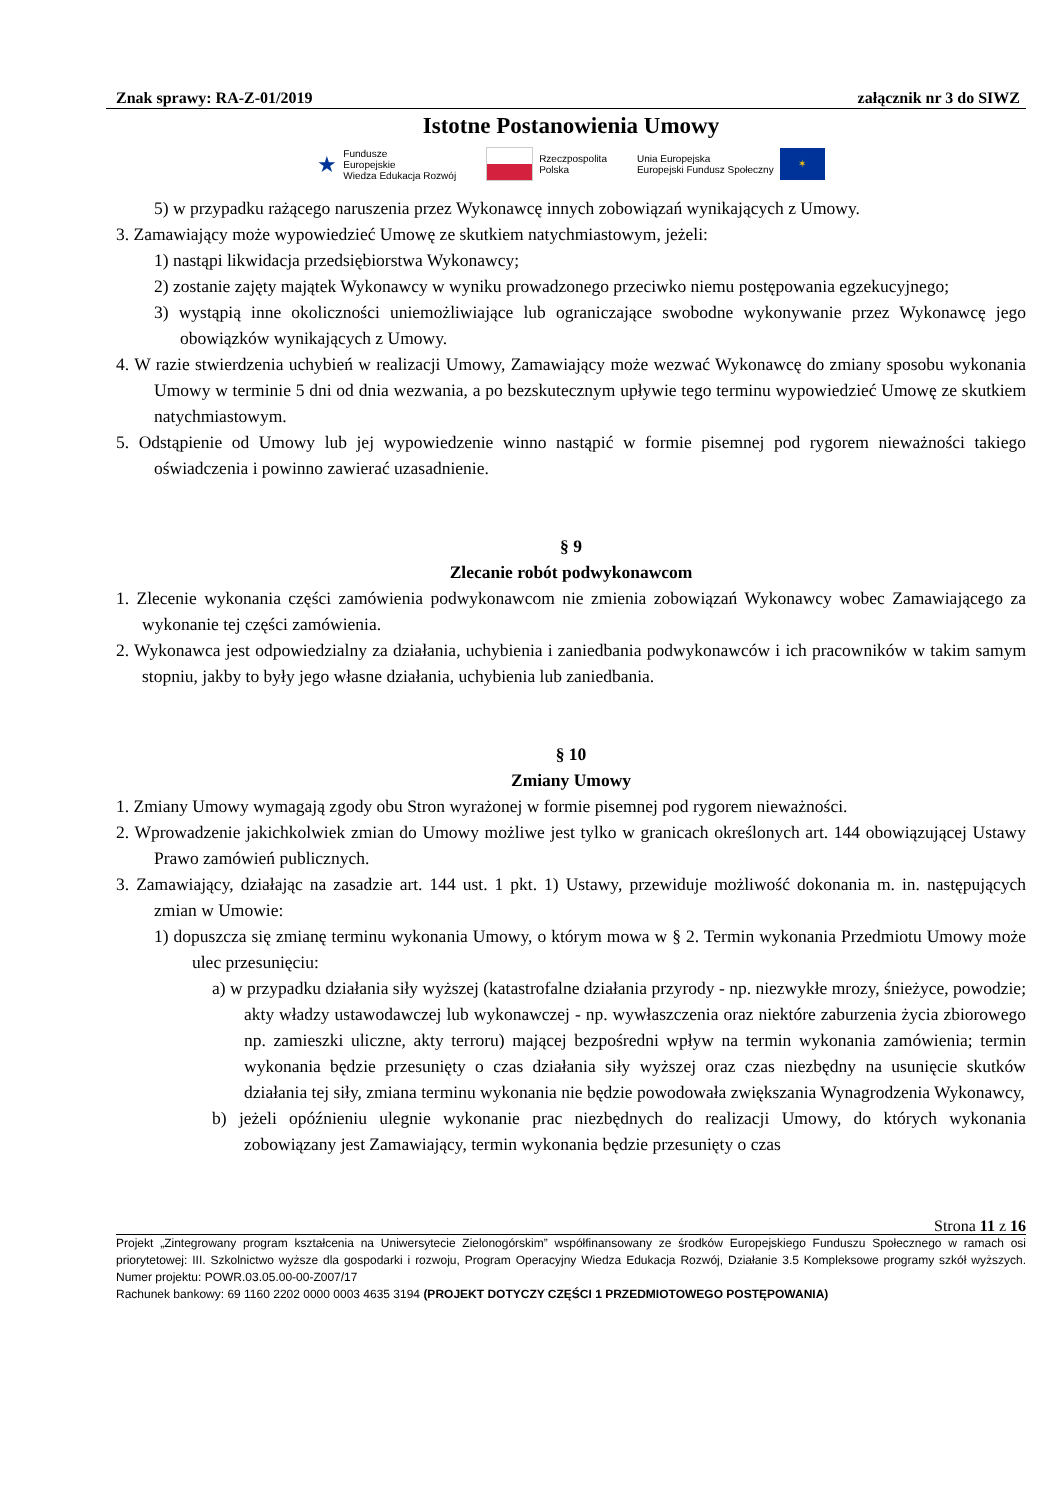Znak sprawy: RA-Z-01/2019 załącznik nr 3 do SIWZ
Istotne Postanowienia Umowy
★ Fundusze
Europejskie
Wiedza Edukacja Rozwój
Rzeczpospolita
Polska
Unia Europejska
Europejski Fundusz Społeczny ✶
5) w przypadku rażącego naruszenia przez Wykonawcę innych zobowiązań wynikających z Umowy.
3. Zamawiający może wypowiedzieć Umowę ze skutkiem natychmiastowym, jeżeli:
1) nastąpi likwidacja przedsiębiorstwa Wykonawcy;
2) zostanie zajęty majątek Wykonawcy w wyniku prowadzonego przeciwko niemu postępowania egzekucyjnego;
3) wystąpią inne okoliczności uniemożliwiające lub ograniczające swobodne wykonywanie przez Wykonawcę jego obowiązków wynikających z Umowy.
4. W razie stwierdzenia uchybień w realizacji Umowy, Zamawiający może wezwać Wykonawcę do zmiany sposobu wykonania Umowy w terminie 5 dni od dnia wezwania, a po bezskutecznym upływie tego terminu wypowiedzieć Umowę ze skutkiem natychmiastowym.
5. Odstąpienie od Umowy lub jej wypowiedzenie winno nastąpić w formie pisemnej pod rygorem nieważności takiego oświadczenia i powinno zawierać uzasadnienie.
§ 9
Zlecanie robót podwykonawcom
1. Zlecenie wykonania części zamówienia podwykonawcom nie zmienia zobowiązań Wykonawcy wobec Zamawiającego za wykonanie tej części zamówienia.
2. Wykonawca jest odpowiedzialny za działania, uchybienia i zaniedbania podwykonawców i ich pracowników w takim samym stopniu, jakby to były jego własne działania, uchybienia lub zaniedbania.
§ 10
Zmiany Umowy
1. Zmiany Umowy wymagają zgody obu Stron wyrażonej w formie pisemnej pod rygorem nieważności.
2. Wprowadzenie jakichkolwiek zmian do Umowy możliwe jest tylko w granicach określonych art. 144 obowiązującej Ustawy Prawo zamówień publicznych.
3. Zamawiający, działając na zasadzie art. 144 ust. 1 pkt. 1) Ustawy, przewiduje możliwość dokonania m. in. następujących zmian w Umowie:
1) dopuszcza się zmianę terminu wykonania Umowy, o którym mowa w § 2. Termin wykonania Przedmiotu Umowy może ulec przesunięciu:
a) w przypadku działania siły wyższej (katastrofalne działania przyrody - np. niezwykłe mrozy, śnieżyce, powodzie; akty władzy ustawodawczej lub wykonawczej - np. wywłaszczenia oraz niektóre zaburzenia życia zbiorowego np. zamieszki uliczne, akty terroru) mającej bezpośredni wpływ na termin wykonania zamówienia; termin wykonania będzie przesunięty o czas działania siły wyższej oraz czas niezbędny na usunięcie skutków działania tej siły, zmiana terminu wykonania nie będzie powodowała zwiększania Wynagrodzenia Wykonawcy,
b) jeżeli opóźnieniu ulegnie wykonanie prac niezbędnych do realizacji Umowy, do których wykonania zobowiązany jest Zamawiający, termin wykonania będzie przesunięty o czas
Strona 11 z 16
Projekt „Zintegrowany program kształcenia na Uniwersytecie Zielonogórskim” współfinansowany ze środków Europejskiego Funduszu Społecznego w ramach osi priorytetowej: III. Szkolnictwo wyższe dla gospodarki i rozwoju, Program Operacyjny Wiedza Edukacja Rozwój, Działanie 3.5 Kompleksowe programy szkół wyższych. Numer projektu: POWR.03.05.00-00-Z007/17
Rachunek bankowy: 69 1160 2202 0000 0003 4635 3194 (PROJEKT DOTYCZY CZĘŚCI 1 PRZEDMIOTOWEGO POSTĘPOWANIA)